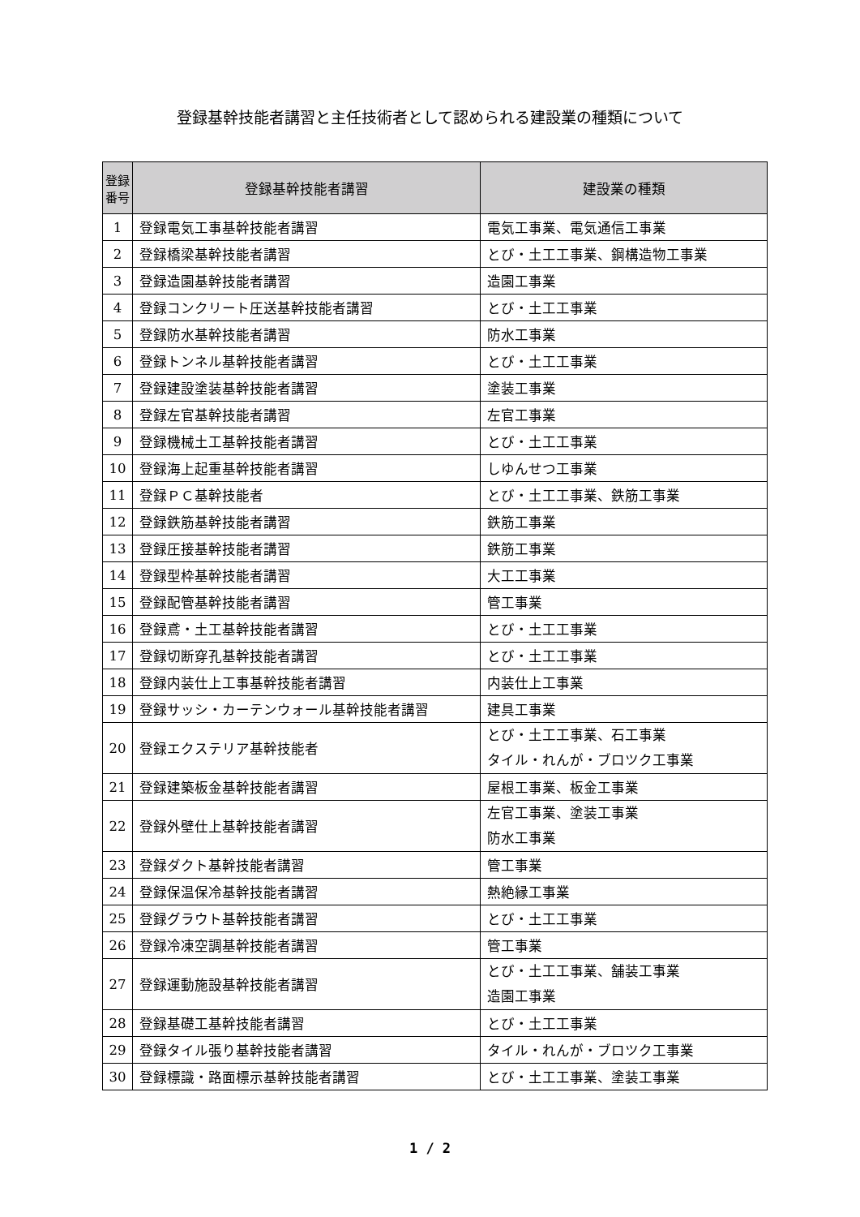登録基幹技能者講習と主任技術者として認められる建設業の種類について
| 登録 番号 | 登録基幹技能者講習 | 建設業の種類 |
| --- | --- | --- |
| 1 | 登録電気工事基幹技能者講習 | 電気工事業、電気通信工事業 |
| 2 | 登録橋梁基幹技能者講習 | とび・土工工事業、鋼構造物工事業 |
| 3 | 登録造園基幹技能者講習 | 造園工事業 |
| 4 | 登録コンクリート圧送基幹技能者講習 | とび・土工工事業 |
| 5 | 登録防水基幹技能者講習 | 防水工事業 |
| 6 | 登録トンネル基幹技能者講習 | とび・土工工事業 |
| 7 | 登録建設塗装基幹技能者講習 | 塗装工事業 |
| 8 | 登録左官基幹技能者講習 | 左官工事業 |
| 9 | 登録機械土工基幹技能者講習 | とび・土工工事業 |
| 10 | 登録海上起重基幹技能者講習 | しゆんせつ工事業 |
| 11 | 登録ＰＣ基幹技能者 | とび・土工工事業、鉄筋工事業 |
| 12 | 登録鉄筋基幹技能者講習 | 鉄筋工事業 |
| 13 | 登録圧接基幹技能者講習 | 鉄筋工事業 |
| 14 | 登録型枠基幹技能者講習 | 大工工事業 |
| 15 | 登録配管基幹技能者講習 | 管工事業 |
| 16 | 登録鳶・土工基幹技能者講習 | とび・土工工事業 |
| 17 | 登録切断穿孔基幹技能者講習 | とび・土工工事業 |
| 18 | 登録内装仕上工事基幹技能者講習 | 内装仕上工事業 |
| 19 | 登録サッシ・カーテンウォール基幹技能者講習 | 建具工事業 |
| 20 | 登録エクステリア基幹技能者 | とび・土工工事業、石工事業 タイル・れんが・ブロツク工事業 |
| 21 | 登録建築板金基幹技能者講習 | 屋根工事業、板金工事業 |
| 22 | 登録外壁仕上基幹技能者講習 | 左官工事業、塗装工事業 防水工事業 |
| 23 | 登録ダクト基幹技能者講習 | 管工事業 |
| 24 | 登録保温保冷基幹技能者講習 | 熱絶縁工事業 |
| 25 | 登録グラウト基幹技能者講習 | とび・土工工事業 |
| 26 | 登録冷凍空調基幹技能者講習 | 管工事業 |
| 27 | 登録運動施設基幹技能者講習 | とび・土工工事業、舗装工事業 造園工事業 |
| 28 | 登録基礎工基幹技能者講習 | とび・土工工事業 |
| 29 | 登録タイル張り基幹技能者講習 | タイル・れんが・ブロツク工事業 |
| 30 | 登録標識・路面標示基幹技能者講習 | とび・土工工事業、塗装工事業 |
1 / 2